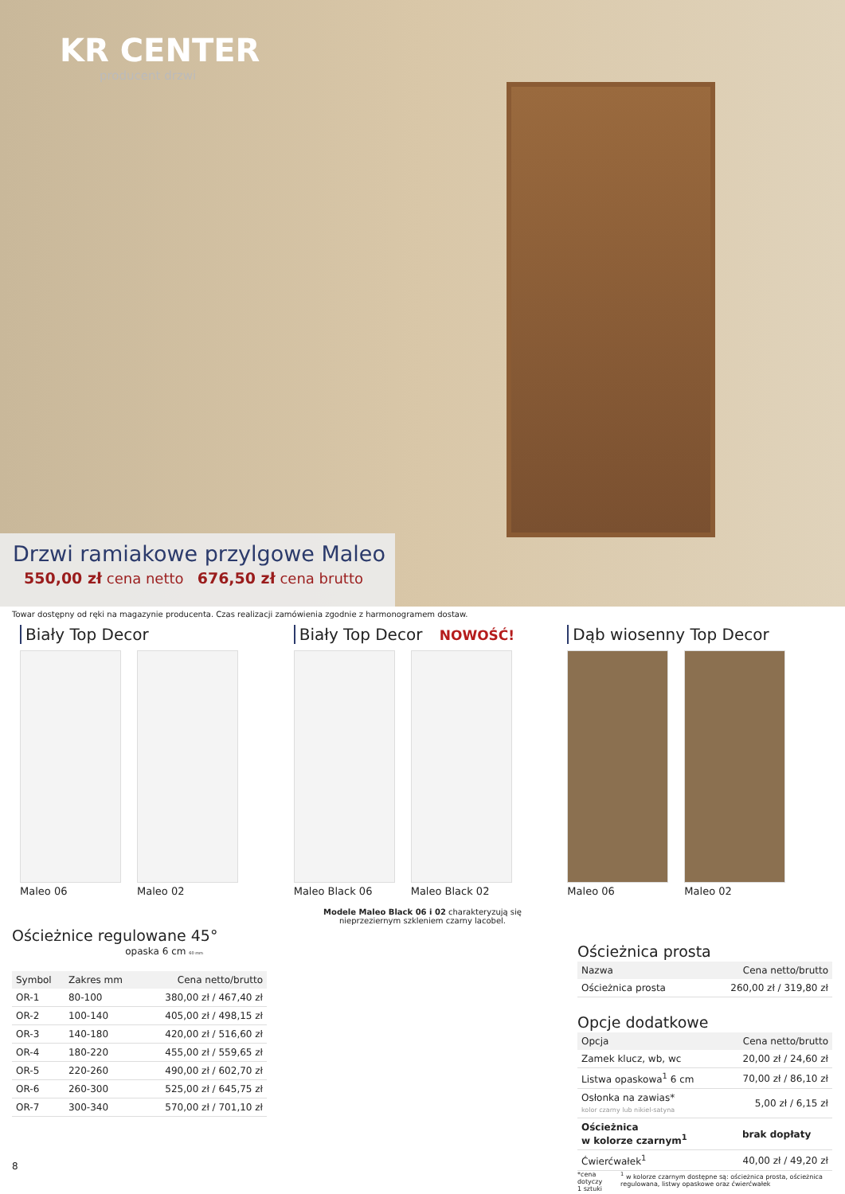KR CENTER
producent drzwi
Drzwi ramiakowe przylgowe Maleo
550,00 zł cena netto 676,50 zł cena brutto
Towar dostępny od ręki na magazynie producenta. Czas realizacji zamówienia zgodnie z harmonogramem dostaw.
Biały Top Decor
Maleo 06 Maleo 02
Biały Top Decor NOWOŚĆ!
Maleo Black 06
Maleo Black 02
Modele Maleo Black 06 i 02 charakteryzują się
nieprzeziernym szkleniem czarny lacobel.
Dąb wiosenny Top Decor
Maleo 06 Maleo 02
Ościeżnice regulowane 45°
opaska 6 cm 60 mm
| Symbol | Zakres mm | Cena netto/brutto |
| --- | --- | --- |
| OR-1 | 80-100 | 380,00 zł / 467,40 zł |
| OR-2 | 100-140 | 405,00 zł / 498,15 zł |
| OR-3 | 140-180 | 420,00 zł / 516,60 zł |
| OR-4 | 180-220 | 455,00 zł / 559,65 zł |
| OR-5 | 220-260 | 490,00 zł / 602,70 zł |
| OR-6 | 260-300 | 525,00 zł / 645,75 zł |
| OR-7 | 300-340 | 570,00 zł / 701,10 zł |
8
Ościeżnica prosta
| Nazwa | Cena netto/brutto |
| --- | --- |
| Ościeżnica prosta | 260,00 zł / 319,80 zł |
Opcje dodatkowe
| Opcja | Cena netto/brutto |
| --- | --- |
| Zamek klucz, wb, wc | 20,00 zł / 24,60 zł |
| Listwa opaskowa<sup>1</sup> 6 cm | 70,00 zł / 86,10 zł |
| Osłonka na zawias* kolor czarny lub nikiel-satyna | 5,00 zł / 6,15 zł |
| Ościeżnica w kolorze czarnym<sup>1</sup> | brak dopłaty |
| Ćwierćwałek<sup>1</sup> | 40,00 zł / 49,20 zł |
*cena dotyczy
1 sztuki <sup>1</sup> w kolorze czarnym dostępne są: ościeżnica prosta, ościeżnica regulowana, listwy opaskowe oraz ćwierćwałek